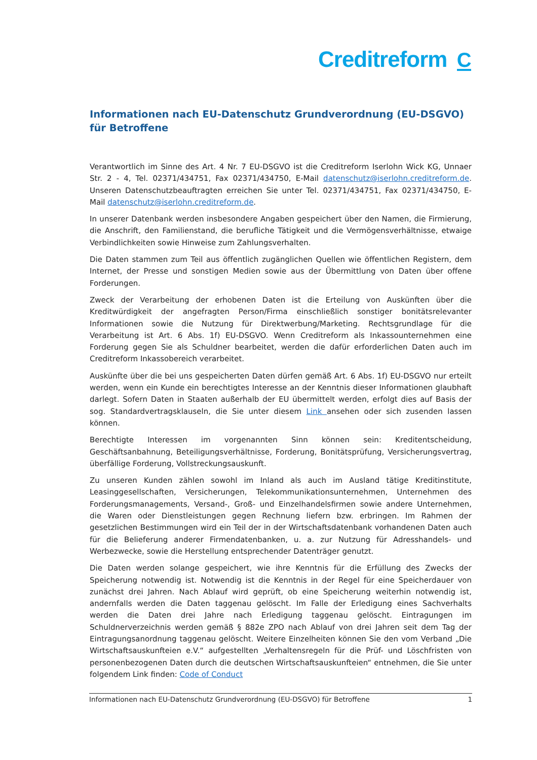Creditreform C
Informationen nach EU-Datenschutz Grundverordnung (EU-DSGVO)
für Betroffene
Verantwortlich im Sinne des Art. 4 Nr. 7 EU-DSGVO ist die Creditreform Iserlohn Wick KG, Unnaer Str. 2 - 4, Tel. 02371/434751, Fax 02371/434750, E-Mail datenschutz@iserlohn.creditreform.de. Unseren Datenschutzbeauftragten erreichen Sie unter Tel. 02371/434751, Fax 02371/434750, E-Mail datenschutz@iserlohn.creditreform.de.
In unserer Datenbank werden insbesondere Angaben gespeichert über den Namen, die Firmierung, die Anschrift, den Familienstand, die berufliche Tätigkeit und die Vermögensverhältnisse, etwaige Verbindlichkeiten sowie Hinweise zum Zahlungsverhalten.
Die Daten stammen zum Teil aus öffentlich zugänglichen Quellen wie öffentlichen Registern, dem Internet, der Presse und sonstigen Medien sowie aus der Übermittlung von Daten über offene Forderungen.
Zweck der Verarbeitung der erhobenen Daten ist die Erteilung von Auskünften über die Kreditwürdigkeit der angefragten Person/Firma einschließlich sonstiger bonitätsrelevanter Informationen sowie die Nutzung für Direktwerbung/Marketing. Rechtsgrundlage für die Verarbeitung ist Art. 6 Abs. 1f) EU-DSGVO. Wenn Creditreform als Inkassounternehmen eine Forderung gegen Sie als Schuldner bearbeitet, werden die dafür erforderlichen Daten auch im Creditreform Inkassobereich verarbeitet.
Auskünfte über die bei uns gespeicherten Daten dürfen gemäß Art. 6 Abs. 1f) EU-DSGVO nur erteilt werden, wenn ein Kunde ein berechtigtes Interesse an der Kenntnis dieser Informationen glaubhaft darlegt. Sofern Daten in Staaten außerhalb der EU übermittelt werden, erfolgt dies auf Basis der sog. Standardvertragsklauseln, die Sie unter diesem Link ansehen oder sich zusenden lassen können.
Berechtigte Interessen im vorgenannten Sinn können sein: Kreditentscheidung, Geschäftsanbahnung, Beteiligungsverhältnisse, Forderung, Bonitätsprüfung, Versicherungsvertrag, überfällige Forderung, Vollstreckungsauskunft.
Zu unseren Kunden zählen sowohl im Inland als auch im Ausland tätige Kreditinstitute, Leasinggesellschaften, Versicherungen, Telekommunikationsunternehmen, Unternehmen des Forderungsmanagements, Versand-, Groß- und Einzelhandelsfirmen sowie andere Unternehmen, die Waren oder Dienstleistungen gegen Rechnung liefern bzw. erbringen. Im Rahmen der gesetzlichen Bestimmungen wird ein Teil der in der Wirtschaftsdatenbank vorhandenen Daten auch für die Belieferung anderer Firmendatenbanken, u. a. zur Nutzung für Adresshandels- und Werbezwecke, sowie die Herstellung entsprechender Datenträger genutzt.
Die Daten werden solange gespeichert, wie ihre Kenntnis für die Erfüllung des Zwecks der Speicherung notwendig ist. Notwendig ist die Kenntnis in der Regel für eine Speicherdauer von zunächst drei Jahren. Nach Ablauf wird geprüft, ob eine Speicherung weiterhin notwendig ist, andernfalls werden die Daten taggenau gelöscht. Im Falle der Erledigung eines Sachverhalts werden die Daten drei Jahre nach Erledigung taggenau gelöscht. Eintragungen im Schuldnerverzeichnis werden gemäß § 882e ZPO nach Ablauf von drei Jahren seit dem Tag der Eintragungsanordnung taggenau gelöscht. Weitere Einzelheiten können Sie den vom Verband „Die Wirtschaftsauskunfteien e.V.“ aufgestellten „Verhaltensregeln für die Prüf- und Löschfristen von personenbezogenen Daten durch die deutschen Wirtschaftsauskunfteien“ entnehmen, die Sie unter folgendem Link finden: Code of Conduct
Informationen nach EU-Datenschutz Grundverordnung (EU-DSGVO) für Betroffene 1